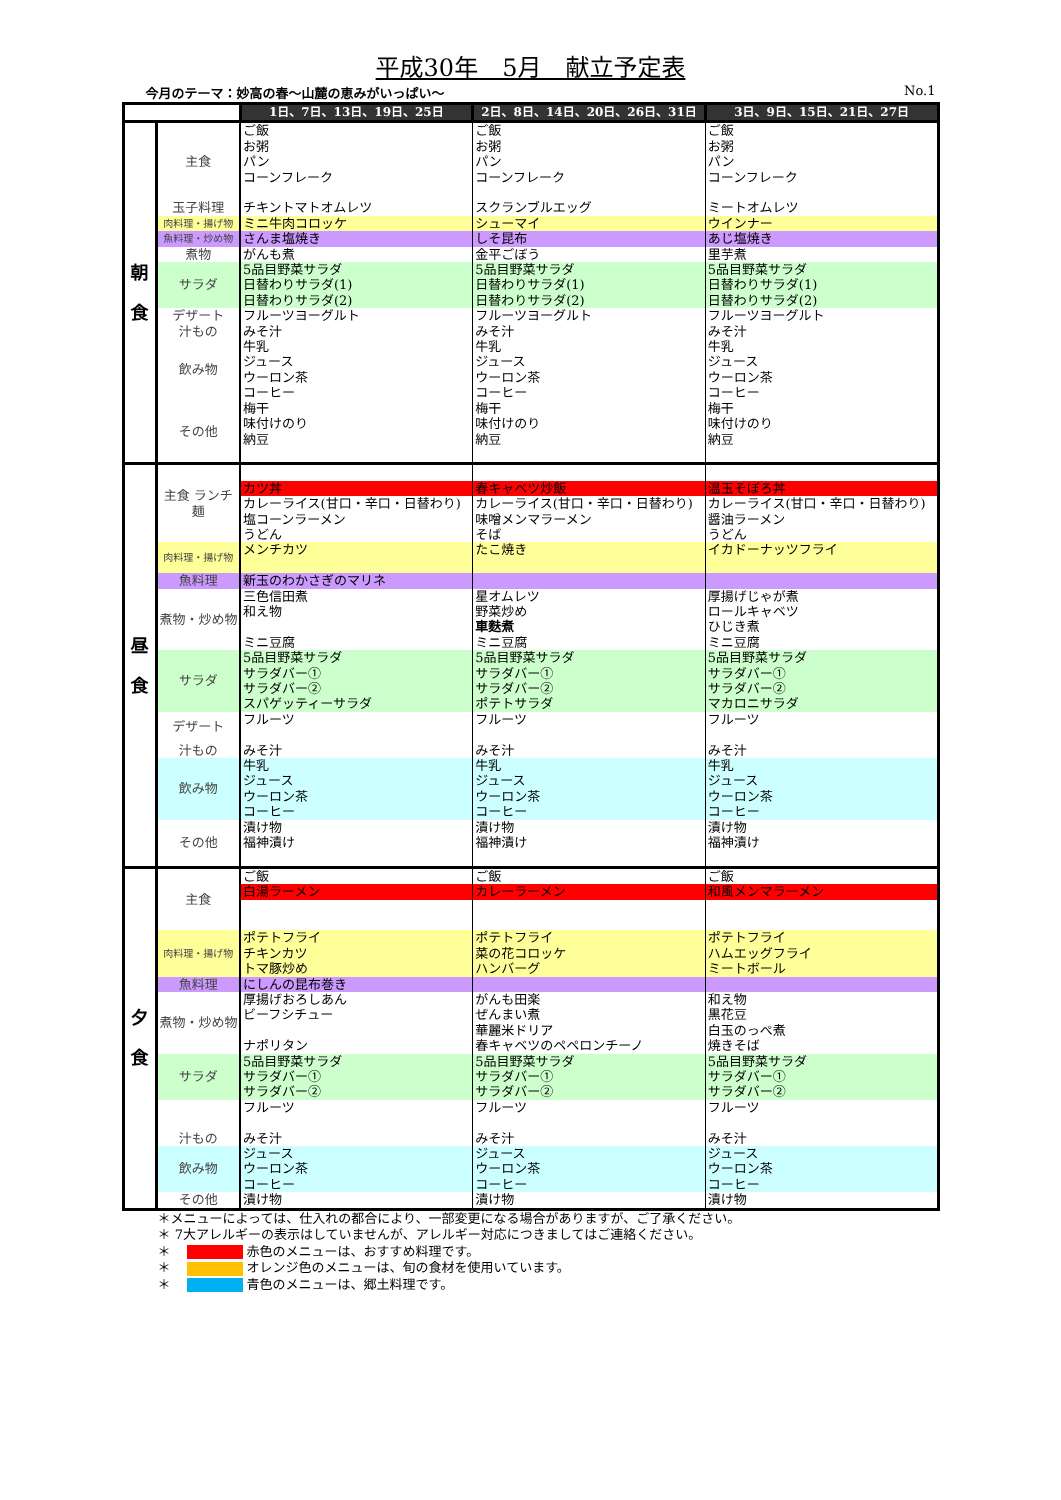平成30年　5月　献立予定表
今月のテーマ：妙高の春～山麓の恵みがいっぱい～ No.1
| | | 1日、7日、13日、19日、25日 | 2日、8日、14日、20日、26日、31日 | 3日、9日、15日、21日、27日 |
| --- | --- | --- | --- | --- |
| 朝 食 | 主食 | ご飯 | ご飯 | ご飯 |
| | | お粥 | お粥 | お粥 |
| | | パン | パン | パン |
| | | コーンフレーク | コーンフレーク | コーンフレーク |
| | 玉子料理 | チキントマトオムレツ | スクランブルエッグ | ミートオムレツ |
| | 肉料理・揚げ物 | ミニ牛肉コロッケ | シューマイ | ウインナー |
| | 魚料理・炒め物 | さんま塩焼き | しそ昆布 | あじ塩焼き |
| | 煮物 | がんも煮 | 金平ごぼう | 里芋煮 |
| | サラダ | 5品目野菜サラダ | 5品目野菜サラダ | 5品目野菜サラダ |
| | | 日替わりサラダ(1) | 日替わりサラダ(1) | 日替わりサラダ(1) |
| | | 日替わりサラダ(2) | 日替わりサラダ(2) | 日替わりサラダ(2) |
| | デザート | フルーツヨーグルト | フルーツヨーグルト | フルーツヨーグルト |
| | 汁もの | みそ汁 | みそ汁 | みそ汁 |
| | 飲み物 | 牛乳 | 牛乳 | 牛乳 |
| | | ジュース | ジュース | ジュース |
| | | ウーロン茶 | ウーロン茶 | ウーロン茶 |
| | | コーヒー | コーヒー | コーヒー |
| | その他 | 梅干 | 梅干 | 梅干 |
| | | 味付けのり | 味付けのり | 味付けのり |
| | | 納豆 | 納豆 | 納豆 |
| 昼 食 | 主食 ランチ 麺 | | | |
| | | カツ丼 | 春キャベツ炒飯 | 温玉そぼろ丼 |
| | | カレーライス(甘口・辛口・日替わり) | カレーライス(甘口・辛口・日替わり) | カレーライス(甘口・辛口・日替わり) |
| | | 塩コーンラーメン | 味噌メンマラーメン | 醤油ラーメン |
| | | うどん | そば | うどん |
| | 肉料理・揚げ物 | メンチカツ | たこ焼き | イカドーナッツフライ |
| | 魚料理 | 新玉のわかさぎのマリネ | | |
| | 煮物・炒め物 | 三色信田煮 | 星オムレツ | 厚揚げじゃが煮 |
| | | 和え物 | 野菜炒め | ロールキャベツ |
| | | | 車麩煮 | ひじき煮 |
| | | ミニ豆腐 | ミニ豆腐 | ミニ豆腐 |
| | サラダ | 5品目野菜サラダ | 5品目野菜サラダ | 5品目野菜サラダ |
| | | サラダバー① | サラダバー① | サラダバー① |
| | | サラダバー② | サラダバー② | サラダバー② |
| | | スパゲッティーサラダ | ポテトサラダ | マカロニサラダ |
| | デザート | フルーツ | フルーツ | フルーツ |
| | 汁もの | みそ汁 | みそ汁 | みそ汁 |
| | 飲み物 | 牛乳 | 牛乳 | 牛乳 |
| | | ジュース | ジュース | ジュース |
| | | ウーロン茶 | ウーロン茶 | ウーロン茶 |
| | | コーヒー | コーヒー | コーヒー |
| | その他 | 漬け物 | 漬け物 | 漬け物 |
| | | 福神漬け | 福神漬け | 福神漬け |
| 夕 食 | 主食 | ご飯 | ご飯 | ご飯 |
| | | 白湯ラーメン | カレーラーメン | 和風メンマラーメン |
| | 肉料理・揚げ物 | ポテトフライ | ポテトフライ | ポテトフライ |
| | | チキンカツ | 菜の花コロッケ | ハムエッグフライ |
| | | トマ豚炒め | ハンバーグ | ミートボール |
| | 魚料理 | にしんの昆布巻き | | |
| | 煮物・炒め物 | 厚揚げおろしあん | がんも田楽 | 和え物 |
| | | ビーフシチュー | ぜんまい煮 | 黒花豆 |
| | | | 華麗米ドリア | 白玉のっぺ煮 |
| | | ナポリタン | 春キャベツのペペロンチーノ | 焼きそば |
| | サラダ | 5品目野菜サラダ | 5品目野菜サラダ | 5品目野菜サラダ |
| | | サラダバー① | サラダバー① | サラダバー① |
| | | サラダバー② | サラダバー② | サラダバー② |
| | | フルーツ | フルーツ | フルーツ |
| | 汁もの | みそ汁 | みそ汁 | みそ汁 |
| | 飲み物 | ジュース | ジュース | ジュース |
| | | ウーロン茶 | ウーロン茶 | ウーロン茶 |
| | | コーヒー | コーヒー | コーヒー |
| | その他 | 漬け物 | 漬け物 | 漬け物 |
＊メニューによっては、仕入れの都合により、一部変更になる場合がありますが、ご了承ください。
＊ 7大アレルギーの表示はしていませんが、アレルギー対応につきましてはご連絡ください。
＊ 赤色のメニューは、おすすめ料理です。
＊ オレンジ色のメニューは、旬の食材を使用いています。
＊ 青色のメニューは、郷土料理です。